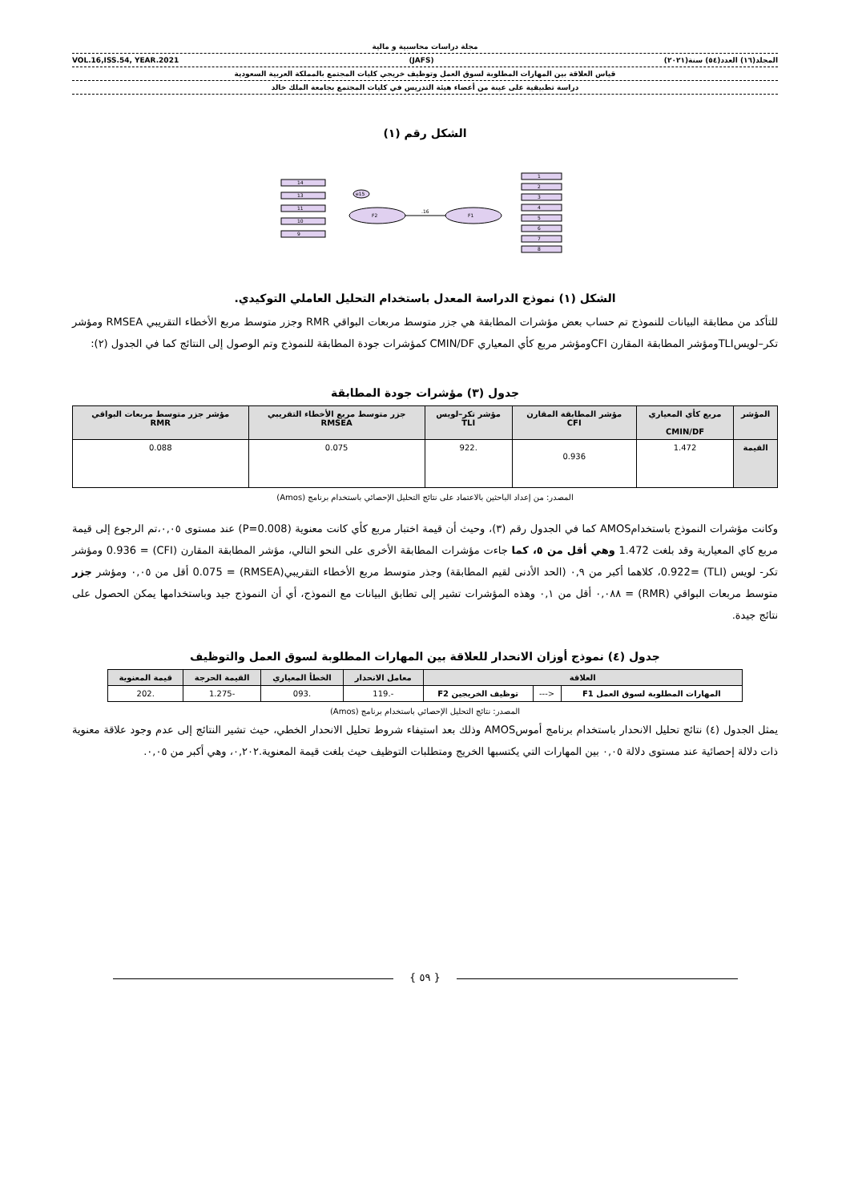مجلة دراسات محاسبية و مالية
المجلد(١٦) العدد(٥٤) سنة(٢٠٢١) (JAFS) VOL.16,ISS.54, YEAR.2021
قياس العلاقة بين المهارات المطلوبة لسوق العمل وتوظيف خريجي كليات المجتمع بالمملكة العربية السعودية
دراسة تطبيقية على عينة من أعضاء هيئة التدريس في كليات المجتمع بجامعة الملك خالد
الشكل رقم (١)
F2
F1
.16
e15
14
13
11
10
9
1
2
3
4
5
6
7
8
الشكل (١) نموذج الدراسة المعدل باستخدام التحليل العاملي التوكيدي.
للتأكد من مطابقة البيانات للنموذج تم حساب بعض مؤشرات المطابقة هي جزر متوسط مربعات البواقي RMR وجزر متوسط مربع الأخطاء التقريبي RMSEA ومؤشر تكر–لويسTLIومؤشر المطابقة المقارن CFIومؤشر مربع كأي المعياري CMIN/DF كمؤشرات جودة المطابقة للنموذج وتم الوصول إلى النتائج كما في الجدول (٢):
جدول (٣) مؤشرات جودة المطابقة
| المؤشر | مربع كأي المعياري CMIN/DF | مؤشر المطابقة المقارن CFI | مؤشر تكر–لويس TLI | جزر متوسط مربع الأخطاء التقريبي RMSEA | مؤشر جزر متوسط مربعات البواقي RMR |
| --- | --- | --- | --- | --- | --- |
| القيمة | 1.472 | 0.936 | .922 | 0.075 | 0.088 |
المصدر: من إعداد الباحثين بالاعتماد على نتائج التحليل الإحصائي باستخدام برنامج (Amos)
وكانت مؤشرات النموذج باستخدامAMOS كما في الجدول رقم (٣)، وحيث أن قيمة اختبار مربع كأي كانت معنوية (P=0.008) عند مستوى ٠,٠٥،تم الرجوع إلى قيمة مربع كاي المعيارية وقد بلغت 1.472 وهي أقل من ٥، كما جاءت مؤشرات المطابقة الأخرى على النحو التالي، مؤشر المطابقة المقارن (CFI) = 0.936 ومؤشر تكر- لويس (TLI) =0.922، كلاهما أكبر من ٠,٩ (الحد الأدنى لقيم المطابقة) وجذر متوسط مربع الأخطاء التقريبي(RMSEA) = 0.075 أقل من ٠,٠٥ ومؤشر جزر متوسط مربعات البواقي (RMR) = ٠,٠٨٨ أقل من ٠,١ وهذه المؤشرات تشير إلى تطابق البيانات مع النموذج، أي أن النموذج جيد وباستخدامها يمكن الحصول على نتائج جيدة.
جدول (٤) نموذج أوزان الانحدار للعلاقة بين المهارات المطلوبة لسوق العمل والتوظيف
| العلاقة | | | معامل الانحدار | الخطأ المعياري | القيمة الحرجة | قيمة المعنوية |
| --- | --- | --- | --- | --- | --- | --- |
| المهارات المطلوبة لسوق العمل F1 | <--- | توظيف الخريجين F2 | -.119 | .093 | -1.275 | .202 |
المصدر: نتائج التحليل الإحصائي باستخدام برنامج (Amos)
يمثل الجدول (٤) نتائج تحليل الانحدار باستخدام برنامج أموسAMOS وذلك بعد استيفاء شروط تحليل الانحدار الخطي، حيث تشير النتائج إلى عدم وجود علاقة معنوية ذات دلالة إحصائية عند مستوى دلالة ٠,٠٥ بين المهارات التي يكتسبها الخريج ومتطلبات التوظيف حيث بلغت قيمة المعنوية.٠,٢٠٢، وهي أكبر من ٠,٠٥.
{ ٥٩ }